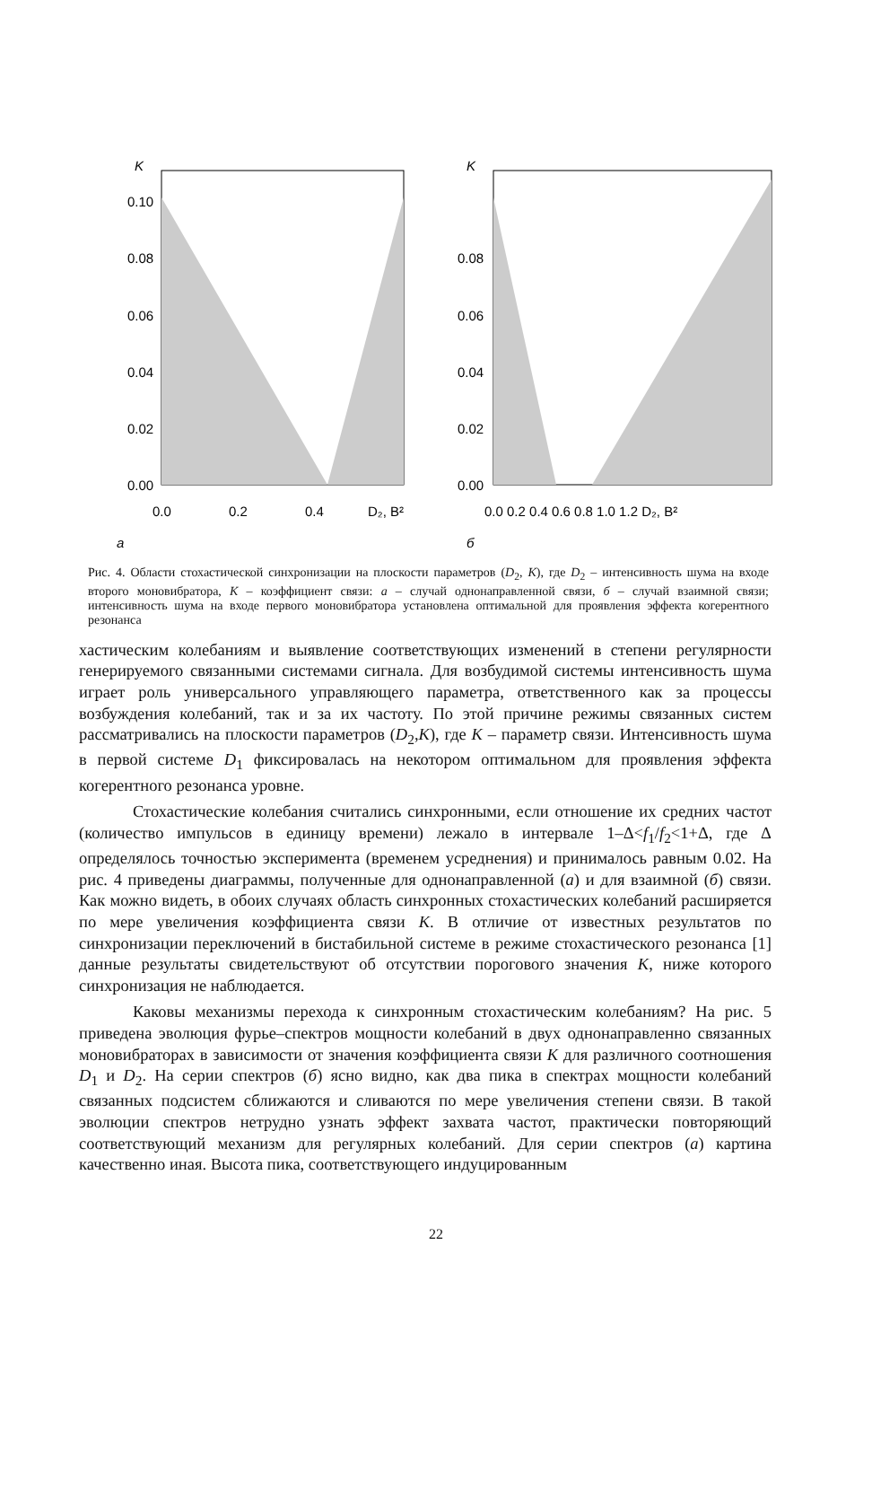K
0.10
0.08
0.06
0.04
0.02
0.00
0.0
0.2
0.4
D₂, B²
а
K
0.08
0.06
0.04
0.02
0.00
0.0 0.2 0.4 0.6 0.8 1.0 1.2 D₂, B²
б
Рис. 4. Области стохастической синхронизации на плоскости параметров (D<sub>2</sub>, K), где D<sub>2</sub> – интенсивность шума на входе второго моновибратора, K – коэффициент связи: а – случай однонаправленной связи, б – случай взаимной связи; интенсивность шума на входе первого моновибратора установлена оптимальной для проявления эффекта когерентного резонанса
хастическим колебаниям и выявление соответствующих изменений в степени регулярности генерируемого связанными системами сигнала. Для возбудимой системы интенсивность шума играет роль универсального управляющего параметра, ответственного как за процессы возбуждения колебаний, так и за их частоту. По этой причине режимы связанных систем рассматривались на плоскости параметров (D<sub>2</sub>,K), где K – параметр связи. Интенсивность шума в первой системе D<sub>1</sub> фиксировалась на некотором оптимальном для проявления эффекта когерентного резонанса уровне.
Стохастические колебания считались синхронными, если отношение их средних частот (количество импульсов в единицу времени) лежало в интервале 1–Δ<f<sub>1</sub>/f<sub>2</sub><1+Δ, где Δ определялось точностью эксперимента (временем усреднения) и принималось равным 0.02. На рис. 4 приведены диаграммы, полученные для однонаправленной (а) и для взаимной (б) связи. Как можно видеть, в обоих случаях область синхронных стохастических колебаний расширяется по мере увеличения коэффициента связи K. В отличие от известных результатов по синхронизации переключений в бистабильной системе в режиме стохастического резонанса [1] данные результаты свидетельствуют об отсутствии порогового значения K, ниже которого синхронизация не наблюдается.
Каковы механизмы перехода к синхронным стохастическим колебаниям? На рис. 5 приведена эволюция фурье–спектров мощности колебаний в двух однонаправленно связанных моновибраторах в зависимости от значения коэффициента связи K для различного соотношения D<sub>1</sub> и D<sub>2</sub>. На серии спектров (б) ясно видно, как два пика в спектрах мощности колебаний связанных подсистем сближаются и сливаются по мере увеличения степени связи. В такой эволюции спектров нетрудно узнать эффект захвата частот, практически повторяющий соответствующий механизм для регулярных колебаний. Для серии спектров (а) картина качественно иная. Высота пика, соответствующего индуцированным
22